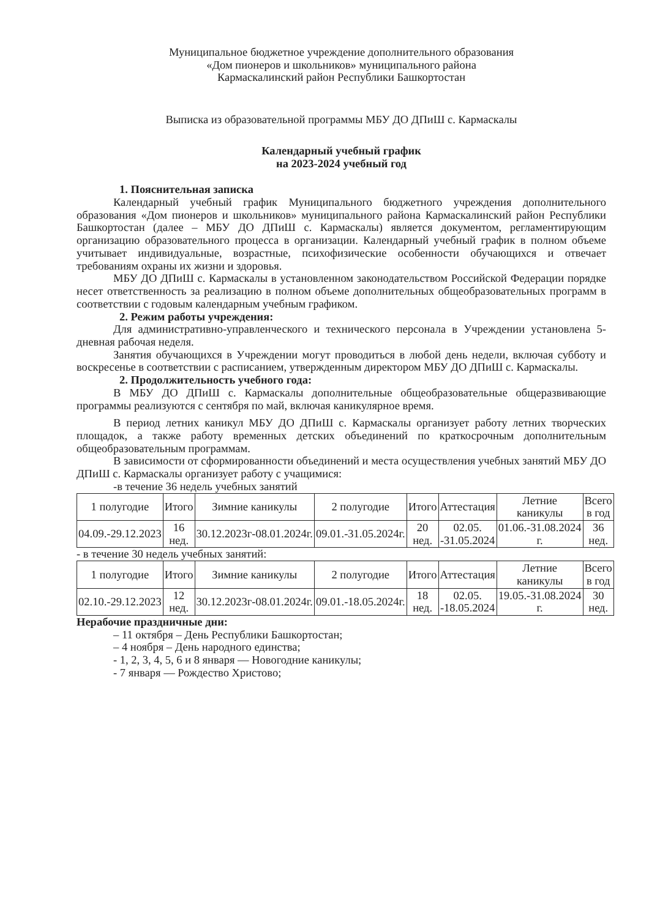Муниципальное бюджетное учреждение дополнительного образования
«Дом пионеров и школьников» муниципального района
Кармаскалинский район Республики Башкортостан
Выписка из образовательной программы МБУ ДО ДПиШ с. Кармаскалы
Календарный учебный график
на 2023-2024 учебный год
1. Пояснительная записка
Календарный учебный график Муниципального бюджетного учреждения дополнительного образования «Дом пионеров и школьников» муниципального района Кармаскалинский район Республики Башкортостан (далее – МБУ ДО ДПиШ с. Кармаскалы) является документом, регламентирующим организацию образовательного процесса в организации. Календарный учебный график в полном объеме учитывает индивидуальные, возрастные, психофизические особенности обучающихся и отвечает требованиям охраны их жизни и здоровья.
МБУ ДО ДПиШ с. Кармаскалы в установленном законодательством Российской Федерации порядке несет ответственность за реализацию в полном объеме дополнительных общеобразовательных программ в соответствии с годовым календарным учебным графиком.
2. Режим работы учреждения:
Для административно-управленческого и технического персонала в Учреждении установлена 5-дневная рабочая неделя.
Занятия обучающихся в Учреждении могут проводиться в любой день недели, включая субботу и воскресенье в соответствии с расписанием, утвержденным директором МБУ ДО ДПиШ с. Кармаскалы.
2. Продолжительность учебного года:
В МБУ ДО ДПиШ с. Кармаскалы дополнительные общеобразовательные общеразвивающие программы реализуются с сентября по май, включая каникулярное время.
В период летних каникул МБУ ДО ДПиШ с. Кармаскалы организует работу летних творческих площадок, а также работу временных детских объединений по краткосрочным дополнительным общеобразовательным программам.
В зависимости от сформированности объединений и места осуществления учебных занятий МБУ ДО ДПиШ с. Кармаскалы организует работу с учащимися:
-в течение 36 недель учебных занятий
| 1 полугодие | Итого | Зимние каникулы | 2 полугодие | Итого | Аттестация | Летние каникулы | Всего в год |
| 04.09.-29.12.2023 | 16 нед. | 30.12.2023г-08.01.2024г. | 09.01.-31.05.2024г. | 20 нед. | 02.05. -31.05.2024 | 01.06.-31.08.2024 г. | 36 нед. |
- в течение 30 недель учебных занятий:
| 1 полугодие | Итого | Зимние каникулы | 2 полугодие | Итого | Аттестация | Летние каникулы | Всего в год |
| 02.10.-29.12.2023 | 12 нед. | 30.12.2023г-08.01.2024г. | 09.01.-18.05.2024г. | 18 нед. | 02.05. -18.05.2024 | 19.05.-31.08.2024 г. | 30 нед. |
Нерабочие праздничные дни:
– 11 октября – День Республики Башкортостан;
– 4 ноября – День народного единства;
- 1, 2, 3, 4, 5, 6 и 8 января — Новогодние каникулы;
- 7 января — Рождество Христово;